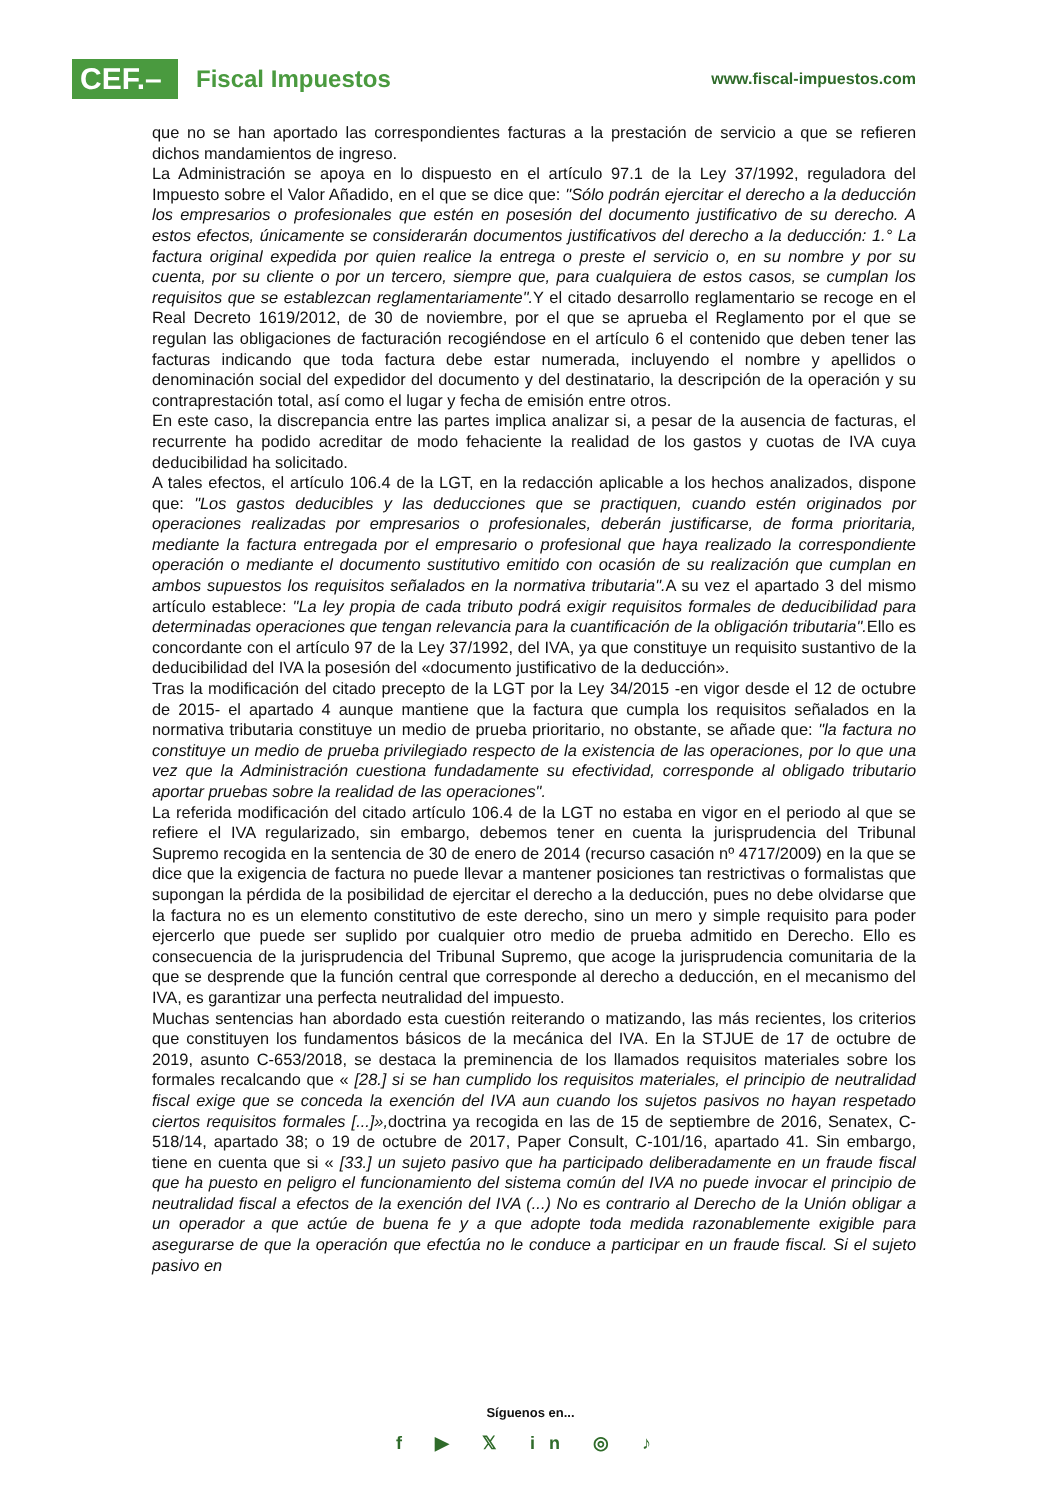CEF.–
Fiscal Impuestos
www.fiscal-impuestos.com
que no se han aportado las correspondientes facturas a la prestación de servicio a que se refieren dichos mandamientos de ingreso.
La Administración se apoya en lo dispuesto en el artículo 97.1 de la Ley 37/1992, reguladora del Impuesto sobre el Valor Añadido, en el que se dice que: "Sólo podrán ejercitar el derecho a la deducción los empresarios o profesionales que estén en posesión del documento justificativo de su derecho. A estos efectos, únicamente se considerarán documentos justificativos del derecho a la deducción: 1.° La factura original expedida por quien realice la entrega o preste el servicio o, en su nombre y por su cuenta, por su cliente o por un tercero, siempre que, para cualquiera de estos casos, se cumplan los requisitos que se establezcan reglamentariamente". Y el citado desarrollo reglamentario se recoge en el Real Decreto 1619/2012, de 30 de noviembre, por el que se aprueba el Reglamento por el que se regulan las obligaciones de facturación recogiéndose en el artículo 6 el contenido que deben tener las facturas indicando que toda factura debe estar numerada, incluyendo el nombre y apellidos o denominación social del expedidor del documento y del destinatario, la descripción de la operación y su contraprestación total, así como el lugar y fecha de emisión entre otros.
En este caso, la discrepancia entre las partes implica analizar si, a pesar de la ausencia de facturas, el recurrente ha podido acreditar de modo fehaciente la realidad de los gastos y cuotas de IVA cuya deducibilidad ha solicitado.
A tales efectos, el artículo 106.4 de la LGT, en la redacción aplicable a los hechos analizados, dispone que: "Los gastos deducibles y las deducciones que se practiquen, cuando estén originados por operaciones realizadas por empresarios o profesionales, deberán justificarse, de forma prioritaria, mediante la factura entregada por el empresario o profesional que haya realizado la correspondiente operación o mediante el documento sustitutivo emitido con ocasión de su realización que cumplan en ambos supuestos los requisitos señalados en la normativa tributaria". A su vez el apartado 3 del mismo artículo establece: "La ley propia de cada tributo podrá exigir requisitos formales de deducibilidad para determinadas operaciones que tengan relevancia para la cuantificación de la obligación tributaria". Ello es concordante con el artículo 97 de la Ley 37/1992, del IVA, ya que constituye un requisito sustantivo de la deducibilidad del IVA la posesión del «documento justificativo de la deducción».
Tras la modificación del citado precepto de la LGT por la Ley 34/2015 -en vigor desde el 12 de octubre de 2015- el apartado 4 aunque mantiene que la factura que cumpla los requisitos señalados en la normativa tributaria constituye un medio de prueba prioritario, no obstante, se añade que: "la factura no constituye un medio de prueba privilegiado respecto de la existencia de las operaciones, por lo que una vez que la Administración cuestiona fundadamente su efectividad, corresponde al obligado tributario aportar pruebas sobre la realidad de las operaciones".
La referida modificación del citado artículo 106.4 de la LGT no estaba en vigor en el periodo al que se refiere el IVA regularizado, sin embargo, debemos tener en cuenta la jurisprudencia del Tribunal Supremo recogida en la sentencia de 30 de enero de 2014 (recurso casación nº 4717/2009) en la que se dice que la exigencia de factura no puede llevar a mantener posiciones tan restrictivas o formalistas que supongan la pérdida de la posibilidad de ejercitar el derecho a la deducción, pues no debe olvidarse que la factura no es un elemento constitutivo de este derecho, sino un mero y simple requisito para poder ejercerlo que puede ser suplido por cualquier otro medio de prueba admitido en Derecho. Ello es consecuencia de la jurisprudencia del Tribunal Supremo, que acoge la jurisprudencia comunitaria de la que se desprende que la función central que corresponde al derecho a deducción, en el mecanismo del IVA, es garantizar una perfecta neutralidad del impuesto.
Muchas sentencias han abordado esta cuestión reiterando o matizando, las más recientes, los criterios que constituyen los fundamentos básicos de la mecánica del IVA. En la STJUE de 17 de octubre de 2019, asunto C-653/2018, se destaca la preminencia de los llamados requisitos materiales sobre los formales recalcando que « [28.] si se han cumplido los requisitos materiales, el principio de neutralidad fiscal exige que se conceda la exención del IVA aun cuando los sujetos pasivos no hayan respetado ciertos requisitos formales [...]», doctrina ya recogida en las de 15 de septiembre de 2016, Senatex, C-518/14, apartado 38; o 19 de octubre de 2017, Paper Consult, C-101/16, apartado 41. Sin embargo, tiene en cuenta que si « [33.] un sujeto pasivo que ha participado deliberadamente en un fraude fiscal que ha puesto en peligro el funcionamiento del sistema común del IVA no puede invocar el principio de neutralidad fiscal a efectos de la exención del IVA (...) No es contrario al Derecho de la Unión obligar a un operador a que actúe de buena fe y a que adopte toda medida razonablemente exigible para asegurarse de que la operación que efectúa no le conduce a participar en un fraude fiscal. Si el sujeto pasivo en
Síguenos en...
f ▶ 𝕏 in ◎ ♪